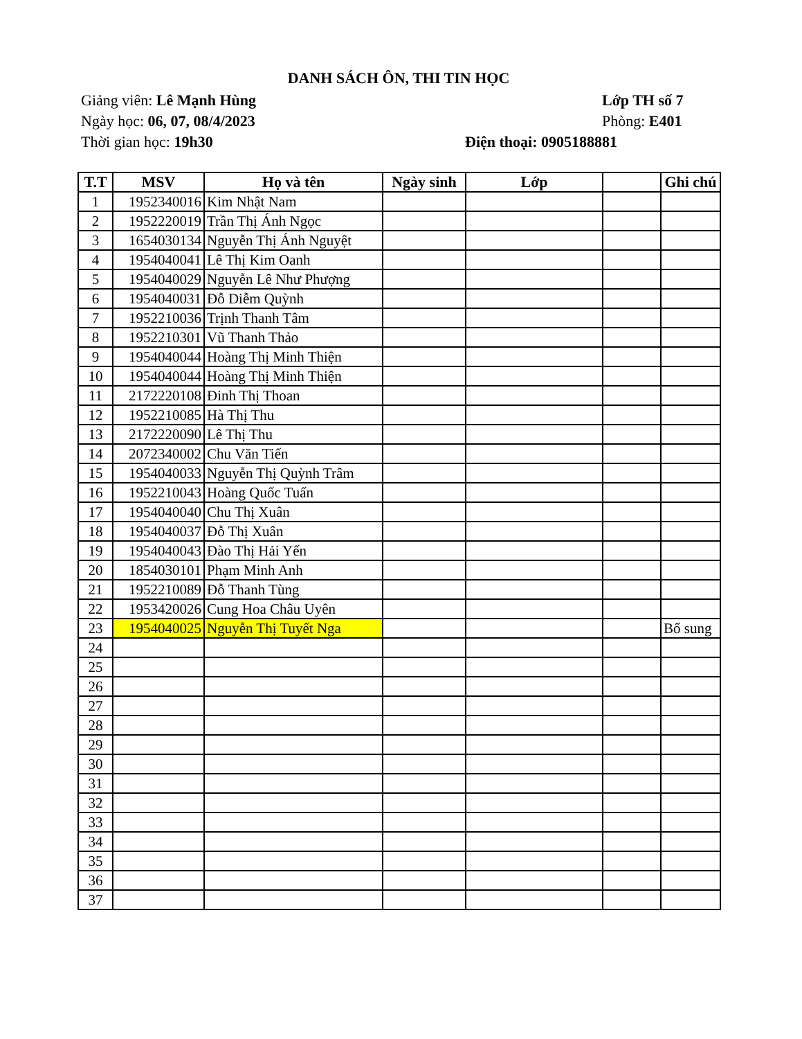DANH SÁCH ÔN, THI TIN HỌC
Giảng viên: Lê Mạnh Hùng Lớp TH số 7
Ngày học: 06, 07, 08/4/2023 Phòng: E401
Thời gian học: 19h30 Điện thoại: 0905188881
| T.T | MSV | Họ và tên | Ngày sinh | Lớp | | Ghi chú |
| --- | --- | --- | --- | --- | --- | --- |
| 1 | 1952340016 | Kim Nhật Nam | | | | |
| 2 | 1952220019 | Trần Thị Ánh Ngọc | | | | |
| 3 | 1654030134 | Nguyễn Thị Ánh Nguyệt | | | | |
| 4 | 1954040041 | Lê Thị Kim Oanh | | | | |
| 5 | 1954040029 | Nguyễn Lê Như Phượng | | | | |
| 6 | 1954040031 | Đỗ Diễm Quỳnh | | | | |
| 7 | 1952210036 | Trịnh Thanh Tâm | | | | |
| 8 | 1952210301 | Vũ Thanh Thảo | | | | |
| 9 | 1954040044 | Hoàng Thị Minh Thiện | | | | |
| 10 | 1954040044 | Hoàng Thị Minh Thiện | | | | |
| 11 | 2172220108 | Đinh Thị Thoan | | | | |
| 12 | 1952210085 | Hà Thị Thu | | | | |
| 13 | 2172220090 | Lê Thị Thu | | | | |
| 14 | 2072340002 | Chu Văn Tiến | | | | |
| 15 | 1954040033 | Nguyễn Thị Quỳnh Trâm | | | | |
| 16 | 1952210043 | Hoàng Quốc Tuấn | | | | |
| 17 | 1954040040 | Chu Thị Xuân | | | | |
| 18 | 1954040037 | Đỗ Thị Xuân | | | | |
| 19 | 1954040043 | Đào Thị Hải Yến | | | | |
| 20 | 1854030101 | Phạm Minh Anh | | | | |
| 21 | 1952210089 | Đỗ Thanh Tùng | | | | |
| 22 | 1953420026 | Cung Hoa Châu Uyên | | | | |
| 23 | 1954040025 | Nguyễn Thị Tuyết Nga | | | | Bổ sung |
| 24 | | | | | | |
| 25 | | | | | | |
| 26 | | | | | | |
| 27 | | | | | | |
| 28 | | | | | | |
| 29 | | | | | | |
| 30 | | | | | | |
| 31 | | | | | | |
| 32 | | | | | | |
| 33 | | | | | | |
| 34 | | | | | | |
| 35 | | | | | | |
| 36 | | | | | | |
| 37 | | | | | | |